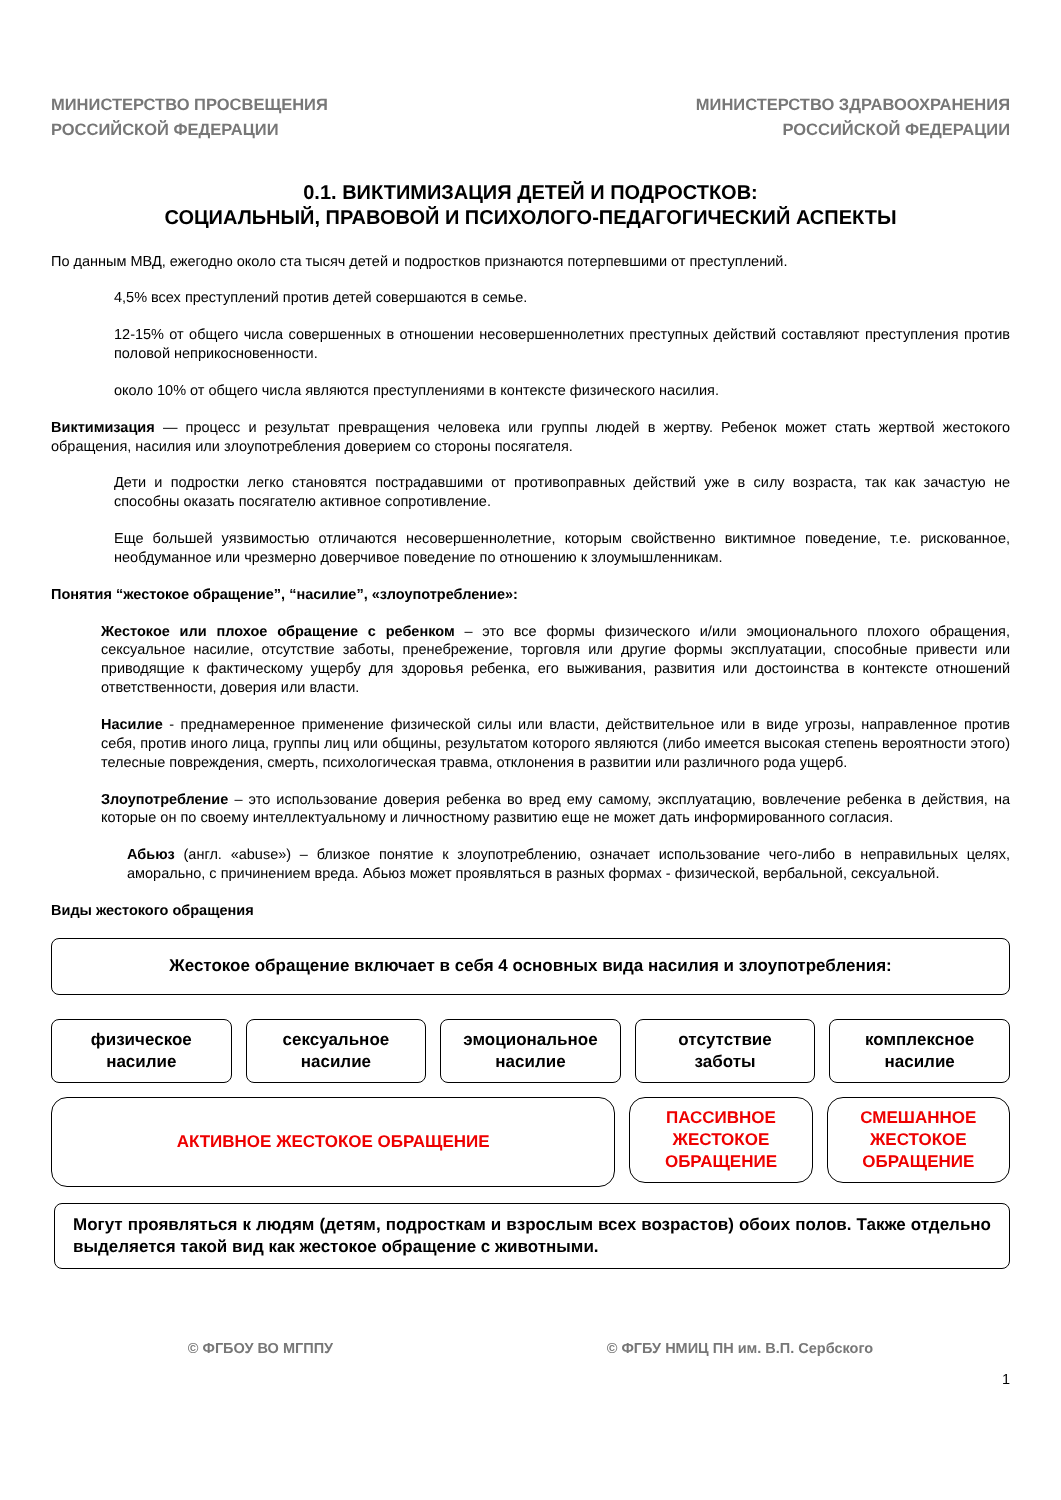МИНИСТЕРСТВО ПРОСВЕЩЕНИЯ
РОССИЙСКОЙ ФЕДЕРАЦИИ
МИНИСТЕРСТВО ЗДРАВООХРАНЕНИЯ
РОССИЙСКОЙ ФЕДЕРАЦИИ
0.1. ВИКТИМИЗАЦИЯ ДЕТЕЙ И ПОДРОСТКОВ:
СОЦИАЛЬНЫЙ, ПРАВОВОЙ И ПСИХОЛОГО-ПЕДАГОГИЧЕСКИЙ АСПЕКТЫ
По данным МВД, ежегодно около ста тысяч детей и подростков признаются потерпевшими от преступлений.
4,5% всех преступлений против детей совершаются в семье.
12-15% от общего числа совершенных в отношении несовершеннолетних преступных действий составляют преступления против половой неприкосновенности.
около 10% от общего числа являются преступлениями в контексте физического насилия.
Виктимизация — процесс и результат превращения человека или группы людей в жертву. Ребенок может стать жертвой жестокого обращения, насилия или злоупотребления доверием со стороны посягателя.
Дети и подростки легко становятся пострадавшими от противоправных действий уже в силу возраста, так как зачастую не способны оказать посягателю активное сопротивление.
Еще большей уязвимостью отличаются несовершеннолетние, которым свойственно виктимное поведение, т.е. рискованное, необдуманное или чрезмерно доверчивое поведение по отношению к злоумышленникам.
Понятия “жестокое обращение”, “насилие”, «злоупотребление»:
Жестокое или плохое обращение с ребенком – это все формы физического и/или эмоционального плохого обращения, сексуальное насилие, отсутствие заботы, пренебрежение, торговля или другие формы эксплуатации, способные привести или приводящие к фактическому ущербу для здоровья ребенка, его выживания, развития или достоинства в контексте отношений ответственности, доверия или власти.
Насилие - преднамеренное применение физической силы или власти, действительное или в виде угрозы, направленное против себя, против иного лица, группы лиц или общины, результатом которого являются (либо имеется высокая степень вероятности этого) телесные повреждения, смерть, психологическая травма, отклонения в развитии или различного рода ущерб.
Злоупотребление – это использование доверия ребенка во вред ему самому, эксплуатацию, вовлечение ребенка в действия, на которые он по своему интеллектуальному и личностному развитию еще не может дать информированного согласия.
Абьюз (англ. «abuse») – близкое понятие к злоупотреблению, означает использование чего-либо в неправильных целях, аморально, с причинением вреда. Абьюз может проявляться в разных формах - физической, вербальной, сексуальной.
Виды жестокого обращения
Жестокое обращение включает в себя 4 основных вида насилия и злоупотребления:
физическое
насилие
сексуальное
насилие
эмоциональное
насилие
отсутствие
заботы
комплексное
насилие
АКТИВНОЕ ЖЕСТОКОЕ ОБРАЩЕНИЕ
ПАССИВНОЕ
ЖЕСТОКОЕ
ОБРАЩЕНИЕ
СМЕШАННОЕ
ЖЕСТОКОЕ
ОБРАЩЕНИЕ
Могут проявляться к людям (детям, подросткам и взрослым всех возрастов) обоих полов. Также отдельно выделяется такой вид как жестокое обращение с животными.
© ФГБОУ ВО МГППУ © ФГБУ НМИЦ ПН им. В.П. Сербского
1